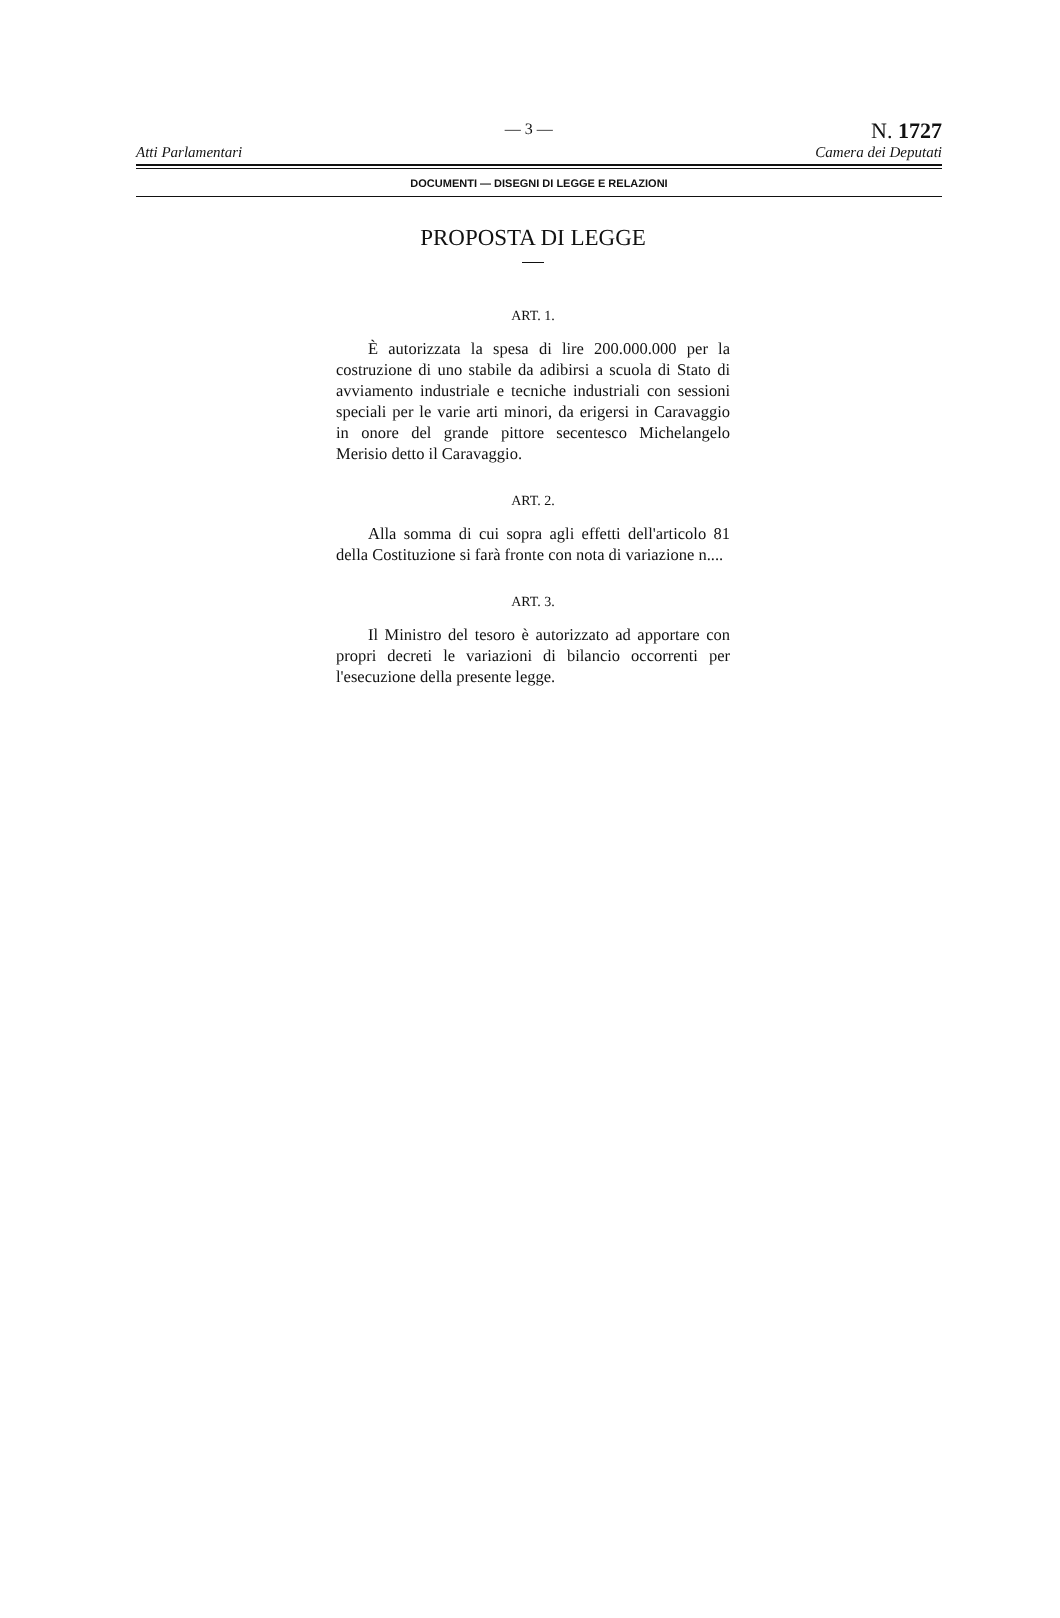Atti Parlamentari
— 3 —
N. 1727
Camera dei Deputati
DOCUMENTI — DISEGNI DI LEGGE E RELAZIONI
PROPOSTA DI LEGGE
ART. 1.
È autorizzata la spesa di lire 200.000.000 per la costruzione di uno stabile da adibirsi a scuola di Stato di avviamento industriale e tecniche industriali con sessioni speciali per le varie arti minori, da erigersi in Caravaggio in onore del grande pittore secentesco Michelangelo Merisio detto il Caravaggio.
ART. 2.
Alla somma di cui sopra agli effetti dell'articolo 81 della Costituzione si farà fronte con nota di variazione n....
ART. 3.
Il Ministro del tesoro è autorizzato ad apportare con propri decreti le variazioni di bilancio occorrenti per l'esecuzione della presente legge.